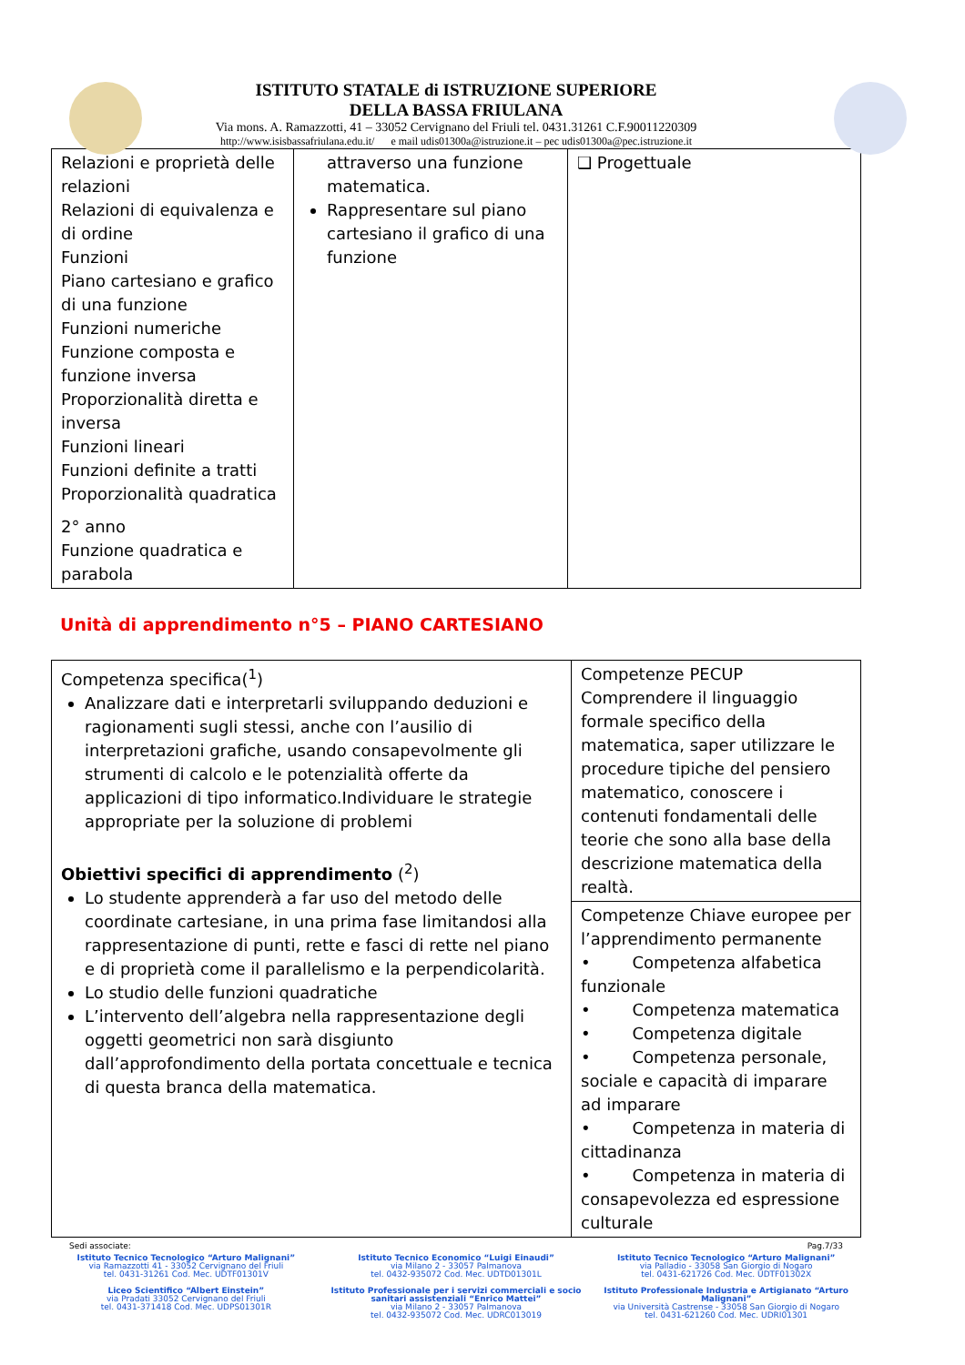ISTITUTO STATALE di ISTRUZIONE SUPERIORE
DELLA BASSA FRIULANA
Via mons. A. Ramazzotti, 41 – 33052 Cervignano del Friuli tel. 0431.31261 C.F.90011220309
http://www.isisbassafriulana.edu.it/ e mail udis01300a@istruzione.it – pec udis01300a@pec.istruzione.it
| Relazioni e proprietà delle relazioni Relazioni di equivalenza e di ordine Funzioni Piano cartesiano e grafico di una funzione Funzioni numeriche Funzione composta e funzione inversa Proporzionalità diretta e inversa Funzioni lineari Funzioni definite a tratti Proporzionalità quadratica 2° anno Funzione quadratica e parabola | attraverso una funzione matematica. Rappresentare sul piano cartesiano il grafico di una funzione | ❑ Progettuale |
Unità di apprendimento n°5 – PIANO CARTESIANO
| Competenza specifica(<sup>1</sup>) Analizzare dati e interpretarli sviluppando deduzioni e ragionamenti sugli stessi, anche con l’ausilio di interpretazioni grafiche, usando consapevolmente gli strumenti di calcolo e le potenzialità offerte da applicazioni di tipo informatico.Individuare le strategie appropriate per la soluzione di problemi Obiettivi specifici di apprendimento (<sup>2</sup>) Lo studente apprenderà a far uso del metodo delle coordinate cartesiane, in una prima fase limitandosi alla rappresentazione di punti, rette e fasci di rette nel piano e di proprietà come il parallelismo e la perpendicolarità. Lo studio delle funzioni quadratiche L’intervento dell’algebra nella rappresentazione degli oggetti geometrici non sarà disgiunto dall’approfondimento della portata concettuale e tecnica di questa branca della matematica. | Competenze PECUP Comprendere il linguaggio formale specifico della matematica, saper utilizzare le procedure tipiche del pensiero matematico, conoscere i contenuti fondamentali delle teorie che sono alla base della descrizione matematica della realtà. |
| | Competenze Chiave europee per l’apprendimento permanente • Competenza alfabetica funzionale • Competenza matematica • Competenza digitale • Competenza personale, sociale e capacità di imparare ad imparare • Competenza in materia di cittadinanza • Competenza in materia di consapevolezza ed espressione culturale |
Sedi associate: Pag.7/33
Istituto Tecnico Tecnologico “Arturo Malignani”
via Ramazzotti 41 - 33052 Cervignano del Friuli
tel. 0431-31261 Cod. Mec. UDTF01301V
Liceo Scientifico “Albert Einstein”
via Pradati 33052 Cervignano del Friuli
tel. 0431-371418 Cod. Mec. UDPS01301R
Istituto Tecnico Economico “Luigi Einaudi”
via Milano 2 - 33057 Palmanova
tel. 0432-935072 Cod. Mec. UDTD01301L
Istituto Professionale per i servizi commerciali e socio sanitari assistenziali “Enrico Mattei”
via Milano 2 - 33057 Palmanova
tel. 0432-935072 Cod. Mec. UDRC013019
Istituto Tecnico Tecnologico “Arturo Malignani”
via Palladio - 33058 San Giorgio di Nogaro
tel. 0431-621726 Cod. Mec. UDTF01302X
Istituto Professionale Industria e Artigianato “Arturo Malignani”
via Università Castrense - 33058 San Giorgio di Nogaro
tel. 0431-621260 Cod. Mec. UDRI01301